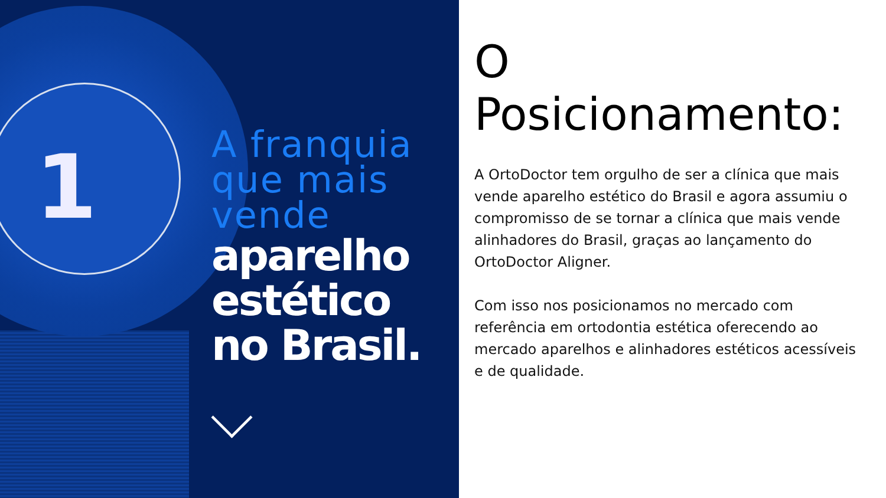1
A franquia
que mais
vende
aparelho
estético
no Brasil.
O Posicionamento:
A OrtoDoctor tem orgulho de ser a clínica que mais vende aparelho estético do Brasil e agora assumiu o compromisso de se tornar a clínica que mais vende alinhadores do Brasil, graças ao lançamento do OrtoDoctor Aligner.
Com isso nos posicionamos no mercado com referência em ortodontia estética oferecendo ao mercado aparelhos e alinhadores estéticos acessíveis e de qualidade.